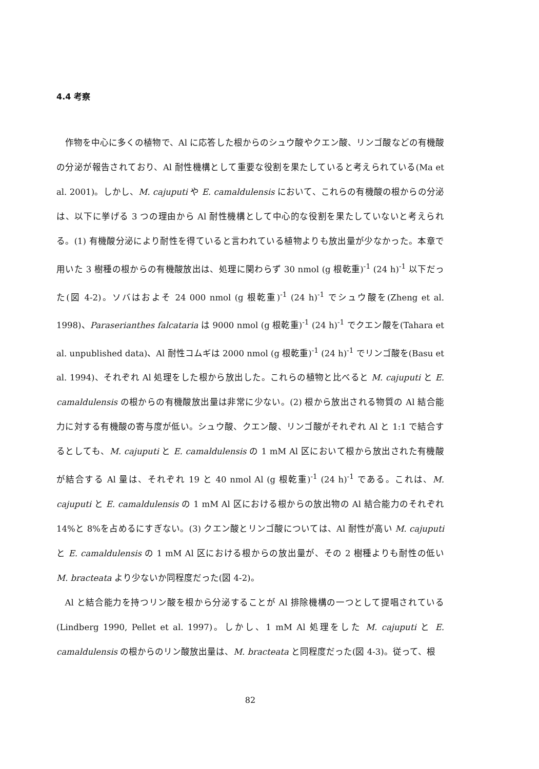4.4 考察
作物を中心に多くの植物で、Al に応答した根からのシュウ酸やクエン酸、リンゴ酸などの有機酸の分泌が報告されており、Al 耐性機構として重要な役割を果たしていると考えられている(Ma et al. 2001)。しかし、M. cajuputi や E. camaldulensis において、これらの有機酸の根からの分泌は、以下に挙げる 3 つの理由から Al 耐性機構として中心的な役割を果たしていないと考えられる。(1) 有機酸分泌により耐性を得ていると言われている植物よりも放出量が少なかった。本章で用いた 3 樹種の根からの有機酸放出は、処理に関わらず 30 nmol (g 根乾重)<sup>-1</sup> (24 h)<sup>-1</sup> 以下だった(図 4-2)。ソバはおよそ 24 000 nmol (g 根乾重)<sup>-1</sup> (24 h)<sup>-1</sup> でシュウ酸を(Zheng et al. 1998)、Paraserianthes falcataria は 9000 nmol (g 根乾重)<sup>-1</sup> (24 h)<sup>-1</sup> でクエン酸を(Tahara et al. unpublished data)、Al 耐性コムギは 2000 nmol (g 根乾重)<sup>-1</sup> (24 h)<sup>-1</sup> でリンゴ酸を(Basu et al. 1994)、それぞれ Al 処理をした根から放出した。これらの植物と比べると M. cajuputi と E. camaldulensis の根からの有機酸放出量は非常に少ない。(2) 根から放出される物質の Al 結合能力に対する有機酸の寄与度が低い。シュウ酸、クエン酸、リンゴ酸がそれぞれ Al と 1:1 で結合するとしても、M. cajuputi と E. camaldulensis の 1 mM Al 区において根から放出された有機酸が結合する Al 量は、それぞれ 19 と 40 nmol Al (g 根乾重)<sup>-1</sup> (24 h)<sup>-1</sup> である。これは、M. cajuputi と E. camaldulensis の 1 mM Al 区における根からの放出物の Al 結合能力のそれぞれ 14%と 8%を占めるにすぎない。(3) クエン酸とリンゴ酸については、Al 耐性が高い M. cajuputi と E. camaldulensis の 1 mM Al 区における根からの放出量が、その 2 樹種よりも耐性の低い M. bracteata より少ないか同程度だった(図 4-2)。
Al と結合能力を持つリン酸を根から分泌することが Al 排除機構の一つとして提唱されている(Lindberg 1990, Pellet et al. 1997)。しかし、1 mM Al 処理をした M. cajuputi と E. camaldulensis の根からのリン酸放出量は、M. bracteata と同程度だった(図 4-3)。従って、根
82